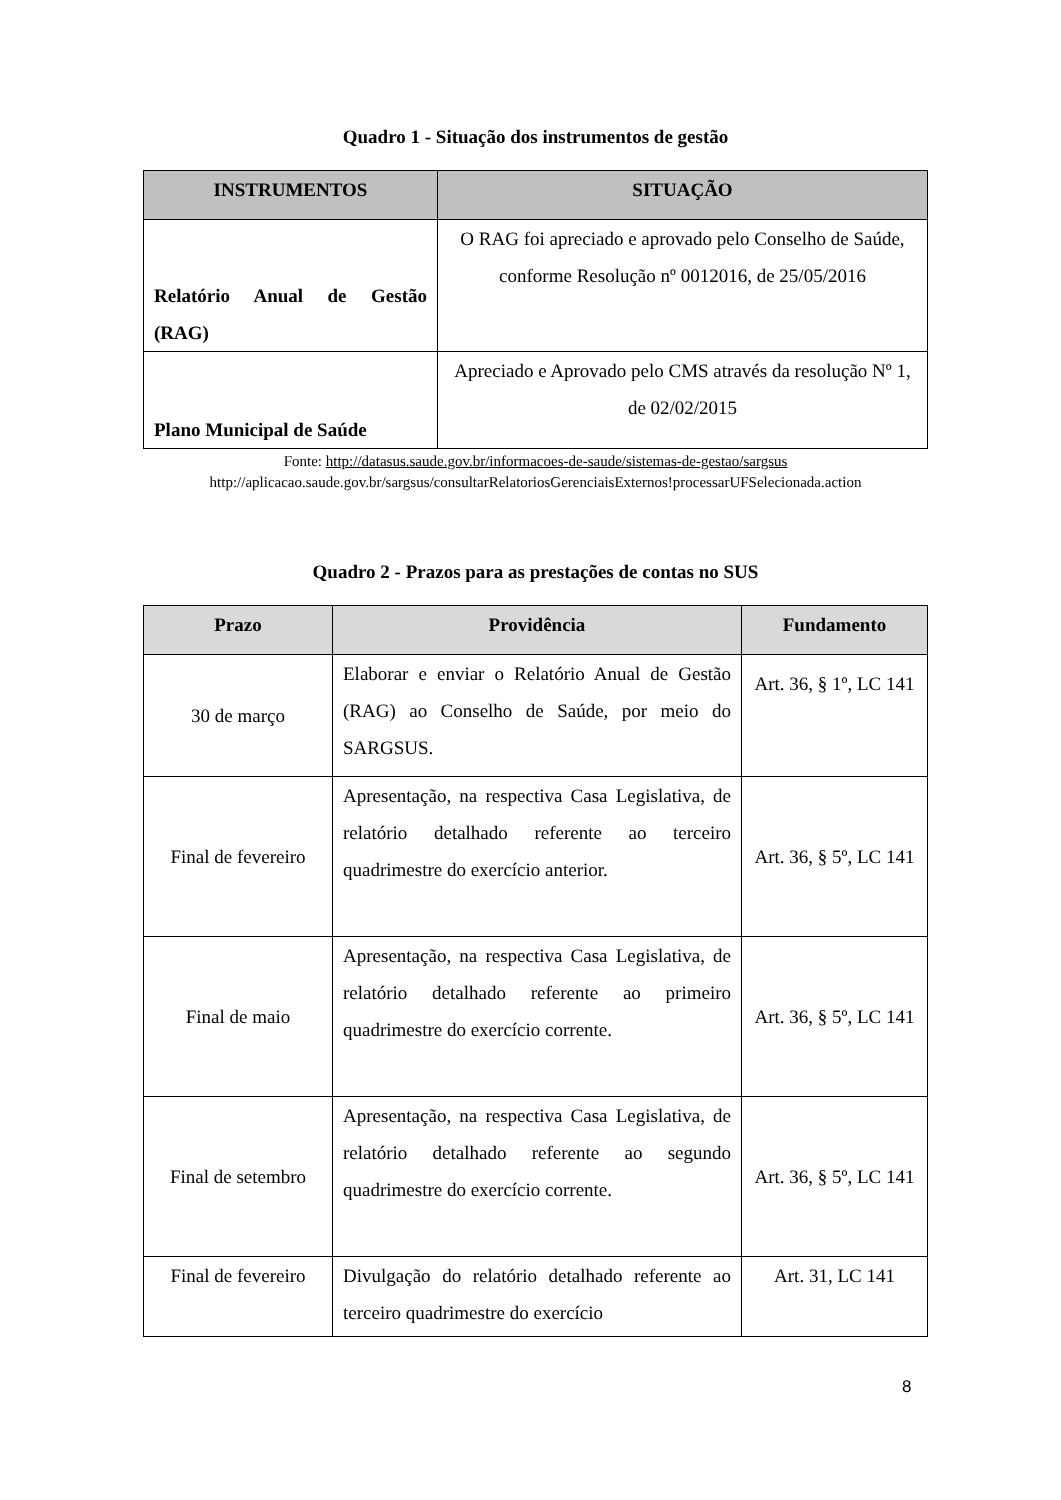Quadro 1 - Situação dos instrumentos de gestão
| INSTRUMENTOS | SITUAÇÃO |
| --- | --- |
| Relatório Anual de Gestão (RAG) | O RAG foi apreciado e aprovado pelo Conselho de Saúde, conforme Resolução nº 0012016, de 25/05/2016 |
| Plano Municipal de Saúde | Apreciado e Aprovado pelo CMS através da resolução Nº 1, de 02/02/2015 |
Fonte: http://datasus.saude.gov.br/informacoes-de-saude/sistemas-de-gestao/sargsus
http://aplicacao.saude.gov.br/sargsus/consultarRelatoriosGerenciaisExternos!processarUFSelecionada.action
Quadro 2 - Prazos para as prestações de contas no SUS
| Prazo | Providência | Fundamento |
| --- | --- | --- |
| 30 de março | Elaborar e enviar o Relatório Anual de Gestão (RAG) ao Conselho de Saúde, por meio do SARGSUS. | Art. 36, § 1º, LC 141 |
| Final de fevereiro | Apresentação, na respectiva Casa Legislativa, de relatório detalhado referente ao terceiro quadrimestre do exercício anterior. | Art. 36, § 5º, LC 141 |
| Final de maio | Apresentação, na respectiva Casa Legislativa, de relatório detalhado referente ao primeiro quadrimestre do exercício corrente. | Art. 36, § 5º, LC 141 |
| Final de setembro | Apresentação, na respectiva Casa Legislativa, de relatório detalhado referente ao segundo quadrimestre do exercício corrente. | Art. 36, § 5º, LC 141 |
| Final de fevereiro | Divulgação do relatório detalhado referente ao terceiro quadrimestre do exercício | Art. 31, LC 141 |
8